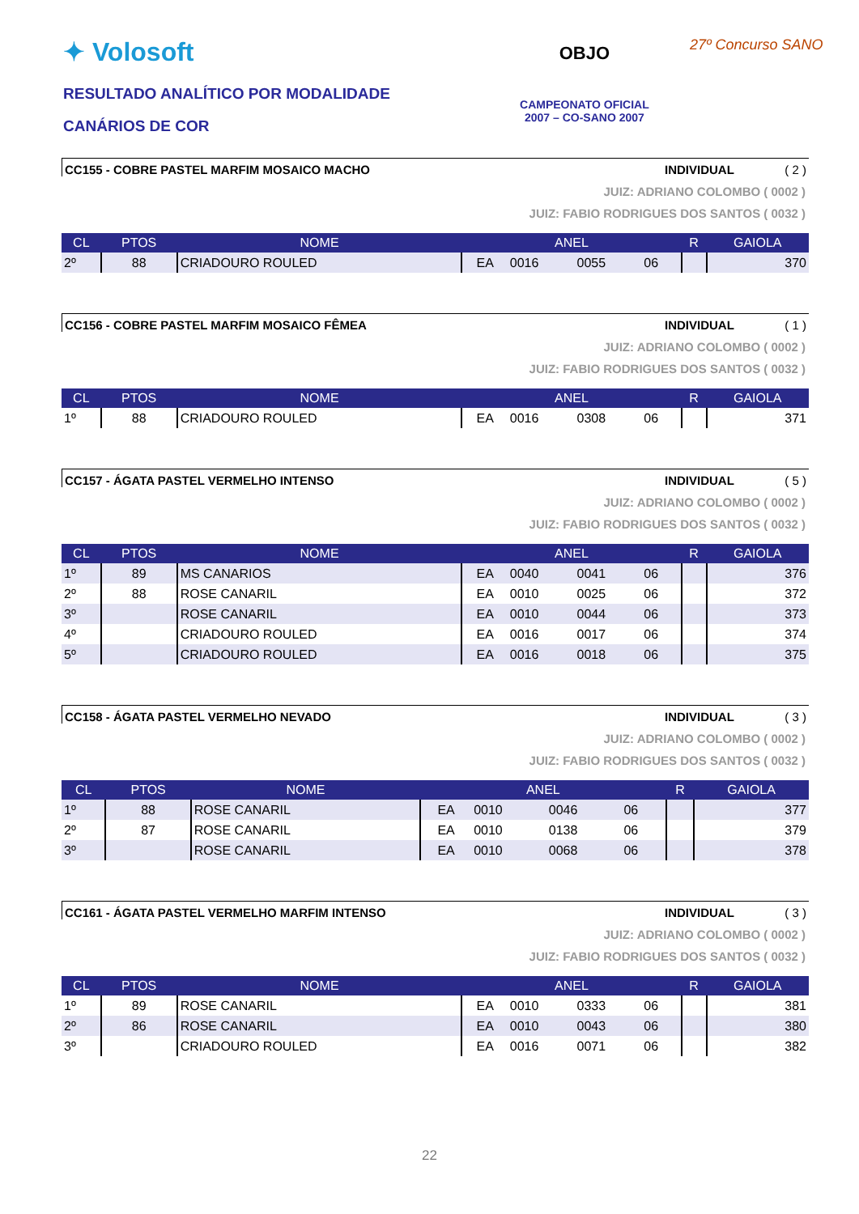✦ Volosoft
RESULTADO ANALÍTICO POR MODALIDADE
CANÁRIOS DE COR
OBJO
CAMPEONATO OFICIAL
2007 – CO-SANO 2007
27º Concurso SANO
CC155 - COBRE PASTEL MARFIM MOSAICO MACHO INDIVIDUAL ( 2 )
JUIZ: ADRIANO COLOMBO ( 0002 )
JUIZ: FABIO RODRIGUES DOS SANTOS ( 0032 )
| CL | PTOS | NOME | ANEL | | | | R | GAIOLA |
| --- | --- | --- | --- | --- | --- | --- | --- | --- |
| 2º | 88 | CRIADOURO ROULED | EA | 0016 | 0055 | 06 | | 370 |
CC156 - COBRE PASTEL MARFIM MOSAICO FÊMEA INDIVIDUAL ( 1 )
JUIZ: ADRIANO COLOMBO ( 0002 )
JUIZ: FABIO RODRIGUES DOS SANTOS ( 0032 )
| CL | PTOS | NOME | ANEL | | | | R | GAIOLA |
| --- | --- | --- | --- | --- | --- | --- | --- | --- |
| 1º | 88 | CRIADOURO ROULED | EA | 0016 | 0308 | 06 | | 371 |
CC157 - ÁGATA PASTEL VERMELHO INTENSO INDIVIDUAL ( 5 )
JUIZ: ADRIANO COLOMBO ( 0002 )
JUIZ: FABIO RODRIGUES DOS SANTOS ( 0032 )
| CL | PTOS | NOME | ANEL | | | | R | GAIOLA |
| --- | --- | --- | --- | --- | --- | --- | --- | --- |
| 1º | 89 | MS CANARIOS | EA | 0040 | 0041 | 06 | | 376 |
| 2º | 88 | ROSE CANARIL | EA | 0010 | 0025 | 06 | | 372 |
| 3º | | ROSE CANARIL | EA | 0010 | 0044 | 06 | | 373 |
| 4º | | CRIADOURO ROULED | EA | 0016 | 0017 | 06 | | 374 |
| 5º | | CRIADOURO ROULED | EA | 0016 | 0018 | 06 | | 375 |
CC158 - ÁGATA PASTEL VERMELHO NEVADO INDIVIDUAL ( 3 )
JUIZ: ADRIANO COLOMBO ( 0002 )
JUIZ: FABIO RODRIGUES DOS SANTOS ( 0032 )
| CL | PTOS | NOME | ANEL | | | | R | GAIOLA |
| --- | --- | --- | --- | --- | --- | --- | --- | --- |
| 1º | 88 | ROSE CANARIL | EA | 0010 | 0046 | 06 | | 377 |
| 2º | 87 | ROSE CANARIL | EA | 0010 | 0138 | 06 | | 379 |
| 3º | | ROSE CANARIL | EA | 0010 | 0068 | 06 | | 378 |
CC161 - ÁGATA PASTEL VERMELHO MARFIM INTENSO INDIVIDUAL ( 3 )
JUIZ: ADRIANO COLOMBO ( 0002 )
JUIZ: FABIO RODRIGUES DOS SANTOS ( 0032 )
| CL | PTOS | NOME | ANEL | | | | R | GAIOLA |
| --- | --- | --- | --- | --- | --- | --- | --- | --- |
| 1º | 89 | ROSE CANARIL | EA | 0010 | 0333 | 06 | | 381 |
| 2º | 86 | ROSE CANARIL | EA | 0010 | 0043 | 06 | | 380 |
| 3º | | CRIADOURO ROULED | EA | 0016 | 0071 | 06 | | 382 |
22